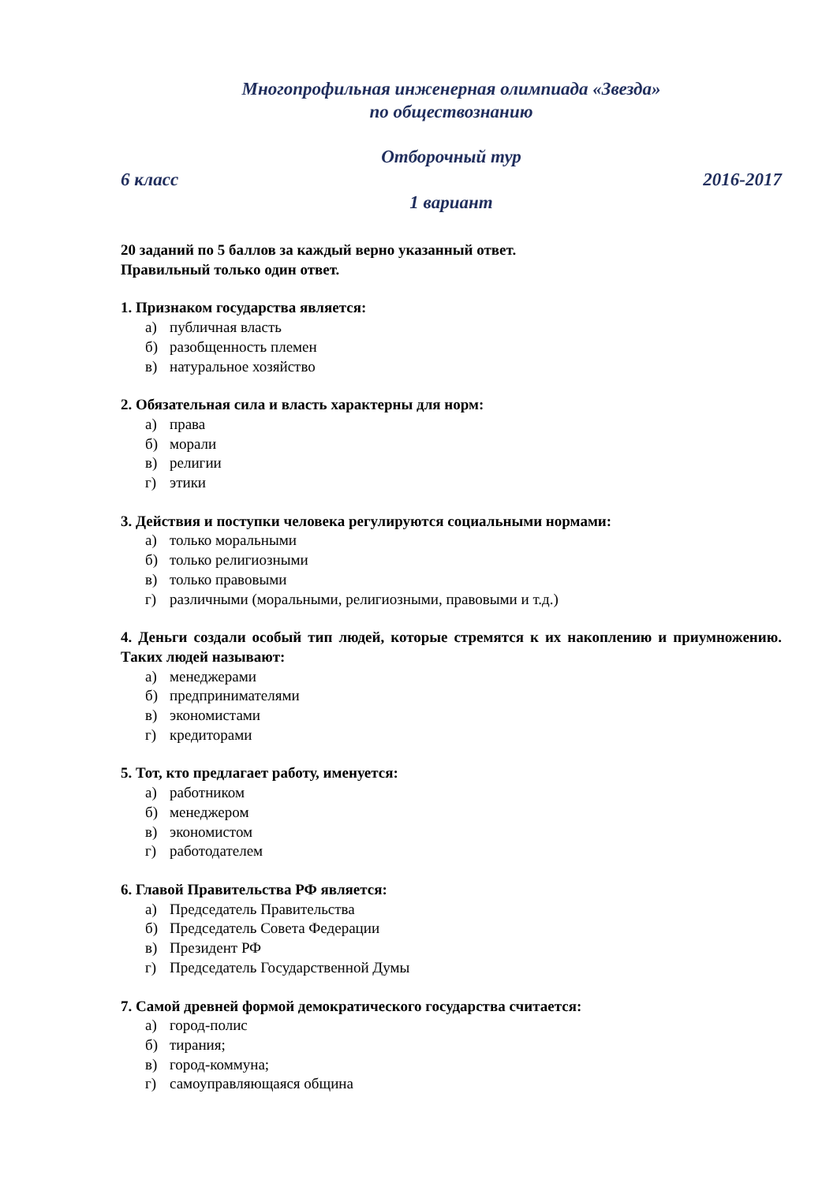Многопрофильная инженерная олимпиада «Звезда»
по обществознанию
Отборочный тур
6 класс 2016-2017
1 вариант
20 заданий по 5 баллов за каждый верно указанный ответ.
Правильный только один ответ.
1. Признаком государства является:
а) публичная власть
б) разобщенность племен
в) натуральное хозяйство
2. Обязательная сила и власть характерны для норм:
а) права
б) морали
в) религии
г) этики
3. Действия и поступки человека регулируются социальными нормами:
а) только моральными
б) только религиозными
в) только правовыми
г) различными (моральными, религиозными, правовыми и т.д.)
4. Деньги создали особый тип людей, которые стремятся к их накоплению и приумножению. Таких людей называют:
а) менеджерами
б) предпринимателями
в) экономистами
г) кредиторами
5. Тот, кто предлагает работу, именуется:
а) работником
б) менеджером
в) экономистом
г) работодателем
6. Главой Правительства РФ является:
а) Председатель Правительства
б) Председатель Совета Федерации
в) Президент РФ
г) Председатель Государственной Думы
7. Самой древней формой демократического государства считается:
а) город-полис
б) тирания;
в) город-коммуна;
г) самоуправляющаяся община